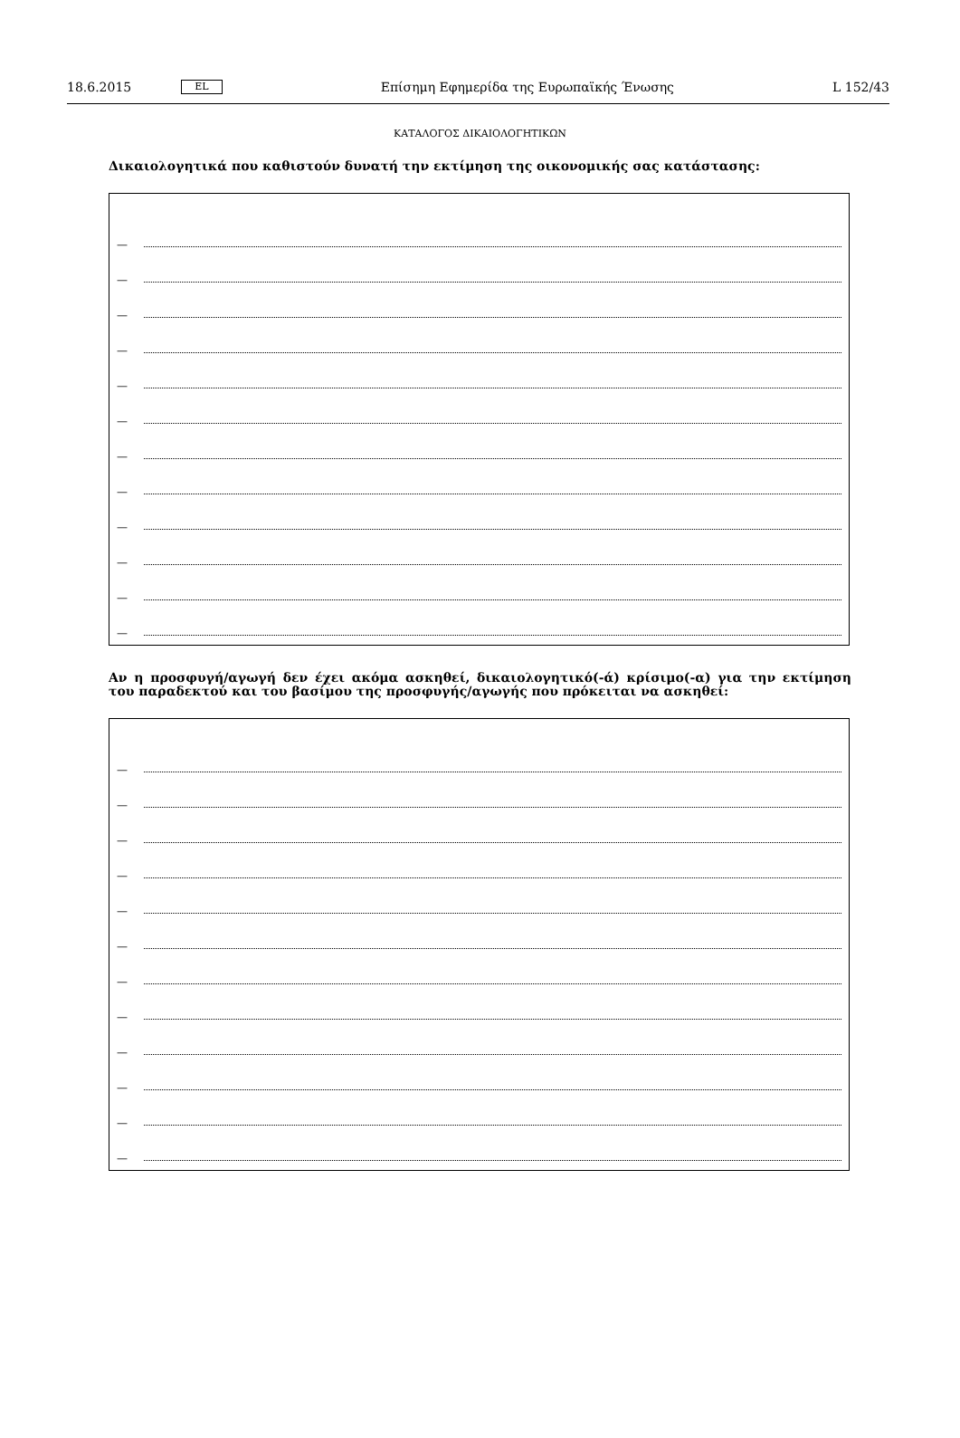18.6.2015 EL Επίσημη Εφημερίδα της Ευρωπαϊκής Ένωσης L 152/43
ΚΑΤΑΛΟΓΟΣ ΔΙΚΑΙΟΛΟΓΗΤΙΚΩΝ
Δικαιολογητικά που καθιστούν δυνατή την εκτίμηση της οικονομικής σας κατάστασης:
—
—
—
—
—
—
—
—
—
—
—
—
Αν η προσφυγή/αγωγή δεν έχει ακόμα ασκηθεί, δικαιολογητικό(-ά) κρίσιμο(-α) για την εκτίμηση του παραδεκτού και του βασίμου της προσφυγής/αγωγής που πρόκειται να ασκηθεί:
—
—
—
—
—
—
—
—
—
—
—
—